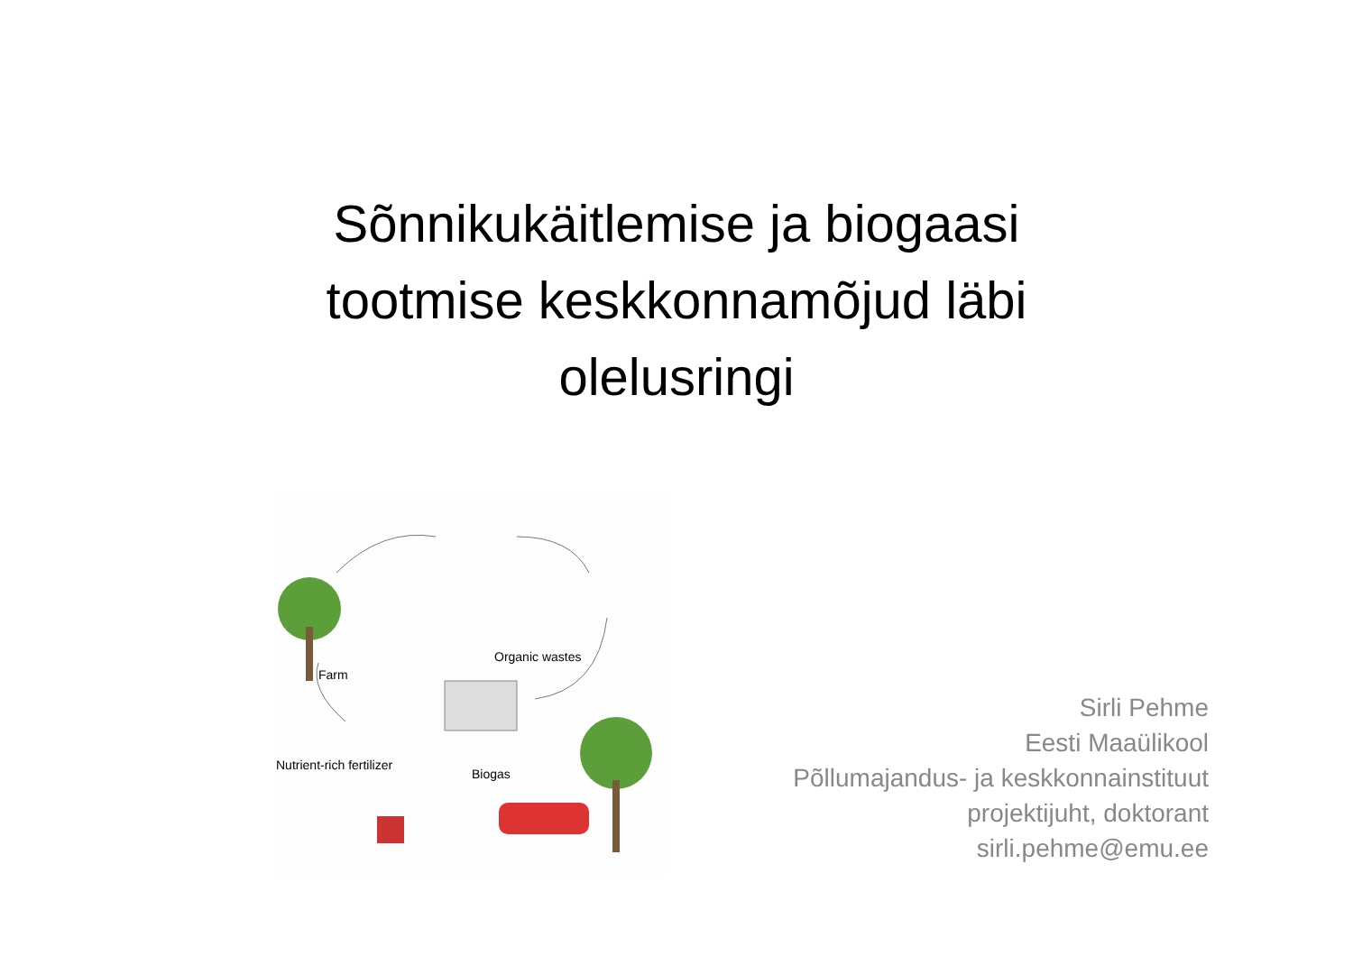Sõnnikukäitlemise ja biogaasi
tootmise keskkonnamõjud läbi
olelusringi
Organic wastes
Farm
Nutrient-rich fertilizer
Biogas
Sirli Pehme
Eesti Maaülikool
Põllumajandus- ja keskkonnainstituut
projektijuht, doktorant
sirli.pehme@emu.ee